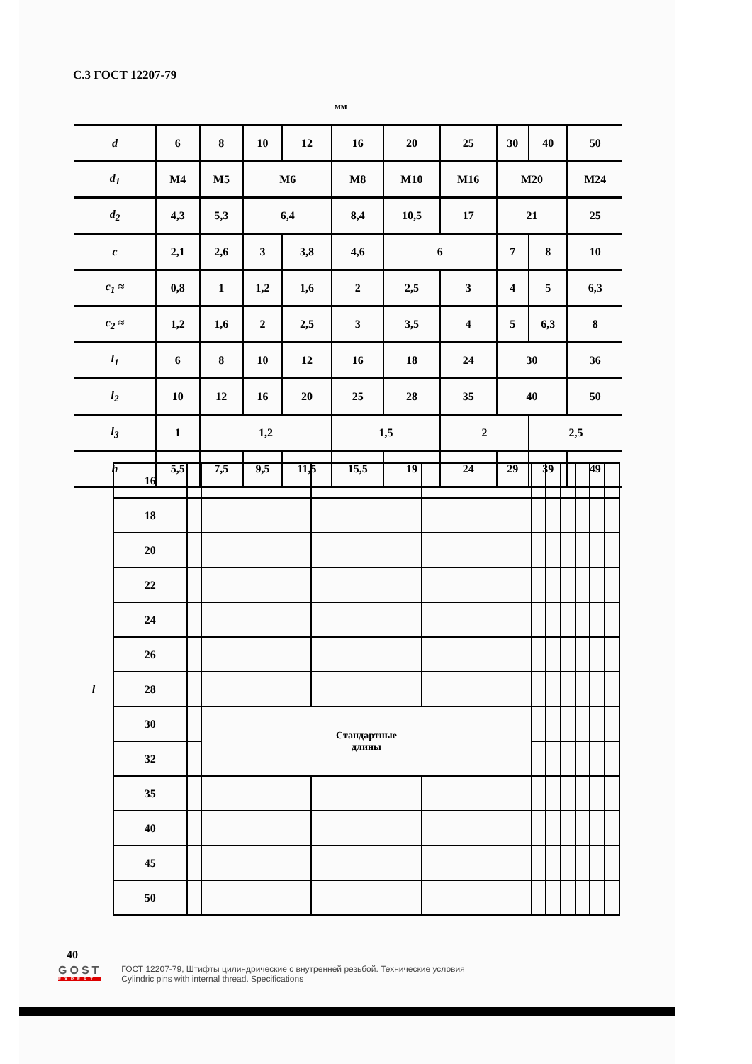С.3 ГОСТ 12207-79
мм
| d | 6 | 8 | 10 | 12 | 16 | 20 | 25 | 30 | 40 | 50 |
| d<sub>1</sub> | M4 | M5 | M6 | | M8 | M10 | M16 | M20 | | M24 |
| d<sub>2</sub> | 4,3 | 5,3 | 6,4 | | 8,4 | 10,5 | 17 | 21 | | 25 |
| c | 2,1 | 2,6 | 3 | 3,8 | 4,6 | 6 | | 7 | 8 | 10 |
| c<sub>1</sub> ≈ | 0,8 | 1 | 1,2 | 1,6 | 2 | 2,5 | 3 | 4 | 5 | 6,3 |
| c<sub>2</sub> ≈ | 1,2 | 1,6 | 2 | 2,5 | 3 | 3,5 | 4 | 5 | 6,3 | 8 |
| l<sub>1</sub> | 6 | 8 | 10 | 12 | 16 | 18 | 24 | 30 | | 36 |
| l<sub>2</sub> | 10 | 12 | 16 | 20 | 25 | 28 | 35 | 40 | | 50 |
| l<sub>3</sub> | 1 | 1,2 | | | 1,5 | | 2 | | 2,5 | |
| h | 5,5 | 7,5 | 9,5 | 11,5 | 15,5 | 19 | 24 | 29 | 39 | 49 |
| l | 16 | | | | | | | | | | |
| | 18 | | | | | | | | | | |
| | 20 | | | | | | | | | | |
| | 22 | | | | | | | | | | |
| | 24 | | | | | | | | | | |
| | 26 | | | | | | | | | | |
| | 28 | | | | | | | | | | |
| | 30 | | Стандартные длины | | | | | | | | |
| | 32 | | | | | | | | | | |
| | 35 | | | | | | | | | | |
| | 40 | | | | | | | | | | |
| | 45 | | | | | | | | | | |
| | 50 | | | | | | | | | | |
40
GOST
EXPERT
ГОСТ 12207-79, Штифты цилиндрические с внутренней резьбой. Технические условия
Cylindric pins with internal thread. Specifications